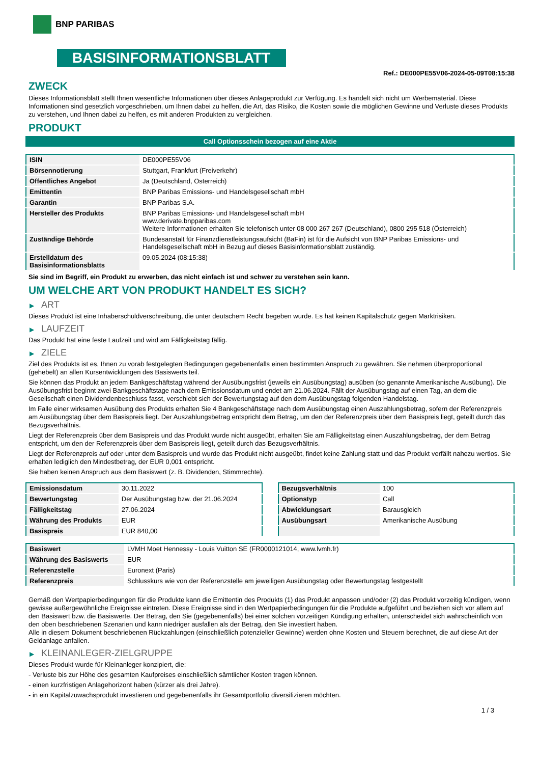BNP PARIBAS
BASISINFORMATIONSBLATT
Ref.: DE000PE55V06-2024-05-09T08:15:38
ZWECK
Dieses Informationsblatt stellt Ihnen wesentliche Informationen über dieses Anlageprodukt zur Verfügung. Es handelt sich nicht um Werbematerial. Diese Informationen sind gesetzlich vorgeschrieben, um Ihnen dabei zu helfen, die Art, das Risiko, die Kosten sowie die möglichen Gewinne und Verluste dieses Produkts zu verstehen, und Ihnen dabei zu helfen, es mit anderen Produkten zu vergleichen.
PRODUKT
Call Optionsschein bezogen auf eine Aktie
| ISIN | DE000PE55V06 |
| Börsennotierung | Stuttgart, Frankfurt (Freiverkehr) |
| Öffentliches Angebot | Ja (Deutschland, Österreich) |
| Emittentin | BNP Paribas Emissions- und Handelsgesellschaft mbH |
| Garantin | BNP Paribas S.A. |
| Hersteller des Produkts | BNP Paribas Emissions- und Handelsgesellschaft mbH www.derivate.bnpparibas.com Weitere Informationen erhalten Sie telefonisch unter 08 000 267 267 (Deutschland), 0800 295 518 (Österreich) |
| Zuständige Behörde | Bundesanstalt für Finanzdienstleistungsaufsicht (BaFin) ist für die Aufsicht von BNP Paribas Emissions- und Handelsgesellschaft mbH in Bezug auf dieses Basisinformationsblatt zuständig. |
| Erstelldatum des Basisinformationsblatts | 09.05.2024 (08:15:38) |
Sie sind im Begriff, ein Produkt zu erwerben, das nicht einfach ist und schwer zu verstehen sein kann.
UM WELCHE ART VON PRODUKT HANDELT ES SICH?
▶ ART
Dieses Produkt ist eine Inhaberschuldverschreibung, die unter deutschem Recht begeben wurde. Es hat keinen Kapitalschutz gegen Marktrisiken.
▶ LAUFZEIT
Das Produkt hat eine feste Laufzeit und wird am Fälligkeitstag fällig.
▶ ZIELE
Ziel des Produkts ist es, Ihnen zu vorab festgelegten Bedingungen gegebenenfalls einen bestimmten Anspruch zu gewähren. Sie nehmen überproportional (gehebelt) an allen Kursentwicklungen des Basiswerts teil.
Sie können das Produkt an jedem Bankgeschäftstag während der Ausübungsfrist (jeweils ein Ausübungstag) ausüben (so genannte Amerikanische Ausübung). Die Ausübungsfrist beginnt zwei Bankgeschäftstage nach dem Emissionsdatum und endet am 21.06.2024. Fällt der Ausübungstag auf einen Tag, an dem die Gesellschaft einen Dividendenbeschluss fasst, verschiebt sich der Bewertungstag auf den dem Ausübungstag folgenden Handelstag.
Im Falle einer wirksamen Ausübung des Produkts erhalten Sie 4 Bankgeschäftstage nach dem Ausübungstag einen Auszahlungsbetrag, sofern der Referenzpreis am Ausübungstag über dem Basispreis liegt. Der Auszahlungsbetrag entspricht dem Betrag, um den der Referenzpreis über dem Basispreis liegt, geteilt durch das Bezugsverhältnis.
Liegt der Referenzpreis über dem Basispreis und das Produkt wurde nicht ausgeübt, erhalten Sie am Fälligkeitstag einen Auszahlungsbetrag, der dem Betrag entspricht, um den der Referenzpreis über dem Basispreis liegt, geteilt durch das Bezugsverhältnis.
Liegt der Referenzpreis auf oder unter dem Basispreis und wurde das Produkt nicht ausgeübt, findet keine Zahlung statt und das Produkt verfällt nahezu wertlos. Sie erhalten lediglich den Mindestbetrag, der EUR 0,001 entspricht.
Sie haben keinen Anspruch aus dem Basiswert (z. B. Dividenden, Stimmrechte).
| Emissionsdatum | 30.11.2022 |
| Bewertungstag | Der Ausübungstag bzw. der 21.06.2024 |
| Fälligkeitstag | 27.06.2024 |
| Währung des Produkts | EUR |
| Basispreis | EUR 840,00 |
| Bezugsverhältnis | 100 |
| Optionstyp | Call |
| Abwicklungsart | Barausgleich |
| Ausübungsart | Amerikanische Ausübung |
| Basiswert | LVMH Moet Hennessy - Louis Vuitton SE (FR0000121014, www.lvmh.fr) |
| Währung des Basiswerts | EUR |
| Referenzstelle | Euronext (Paris) |
| Referenzpreis | Schlusskurs wie von der Referenzstelle am jeweiligen Ausübungstag oder Bewertungstag festgestellt |
Gemäß den Wertpapierbedingungen für die Produkte kann die Emittentin des Produkts (1) das Produkt anpassen und/oder (2) das Produkt vorzeitig kündigen, wenn gewisse außergewöhnliche Ereignisse eintreten. Diese Ereignisse sind in den Wertpapierbedingungen für die Produkte aufgeführt und beziehen sich vor allem auf den Basiswert bzw. die Basiswerte. Der Betrag, den Sie (gegebenenfalls) bei einer solchen vorzeitigen Kündigung erhalten, unterscheidet sich wahrscheinlich von den oben beschriebenen Szenarien und kann niedriger ausfallen als der Betrag, den Sie investiert haben.
Alle in diesem Dokument beschriebenen Rückzahlungen (einschließlich potenzieller Gewinne) werden ohne Kosten und Steuern berechnet, die auf diese Art der Geldanlage anfallen.
▶ KLEINANLEGER-ZIELGRUPPE
Dieses Produkt wurde für Kleinanleger konzipiert, die:
- Verluste bis zur Höhe des gesamten Kaufpreises einschließlich sämtlicher Kosten tragen können.
- einen kurzfristigen Anlagehorizont haben (kürzer als drei Jahre).
- in ein Kapitalzuwachsprodukt investieren und gegebenenfalls ihr Gesamtportfolio diversifizieren möchten.
1 / 3